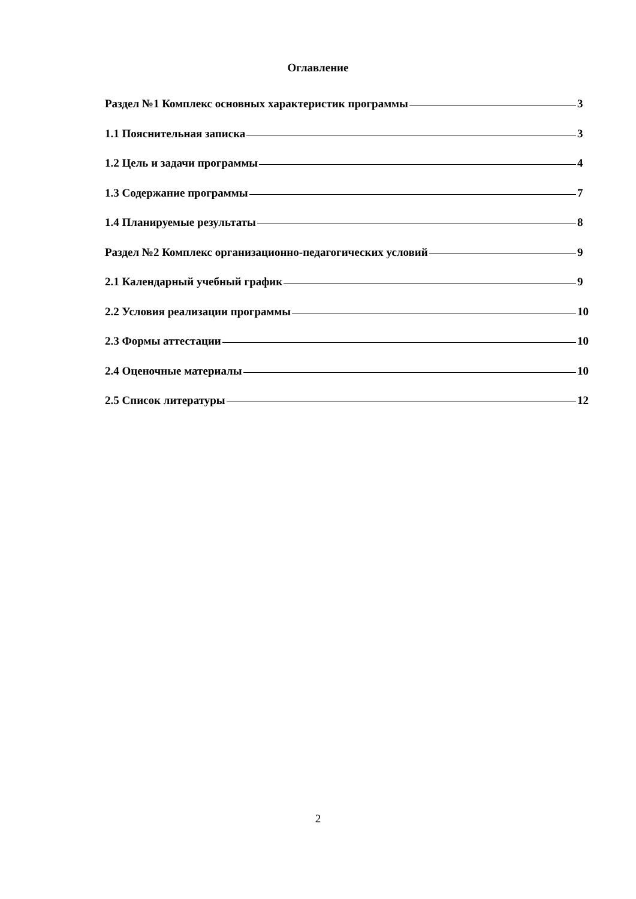Оглавление
Раздел №1 Комплекс основных характеристик программы 3
1.1 Пояснительная записка 3
1.2 Цель и задачи программы 4
1.3 Содержание программы 7
1.4 Планируемые результаты 8
Раздел №2 Комплекс организационно-педагогических условий 9
2.1 Календарный учебный график 9
2.2 Условия реализации программы 10
2.3 Формы аттестации 10
2.4 Оценочные материалы 10
2.5 Список литературы 12
2